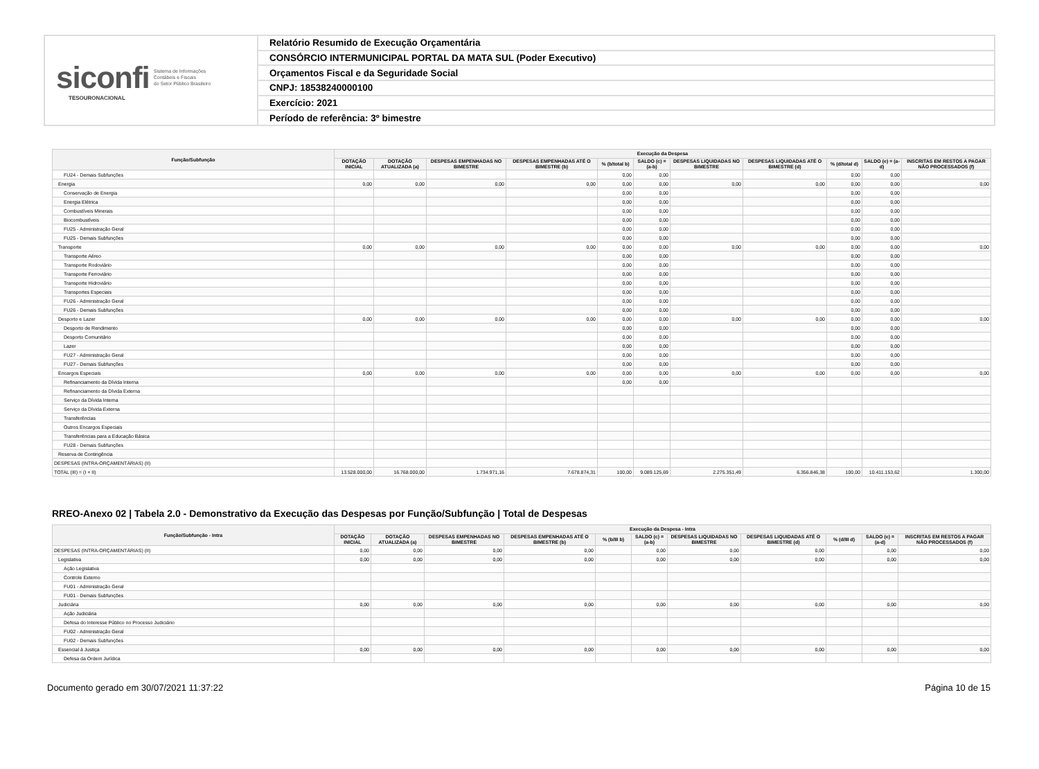siconfi Sistema de Informações
Contábeis e Fiscais
do Setor Público Brasileiro
TESOURONACIONAL
Relatório Resumido de Execução Orçamentária
CONSÓRCIO INTERMUNICIPAL PORTAL DA MATA SUL (Poder Executivo)
Orçamentos Fiscal e da Seguridade Social
CNPJ: 18538240000100
Exercício: 2021
Período de referência: 3º bimestre
| Função/Subfunção | Execução da Despesa | | | | | | | | | | |
| --- | --- | --- | --- | --- | --- | --- | --- | --- | --- | --- | --- |
| | DOTAÇÃO INICIAL | DOTAÇÃO ATUALIZADA (a) | DESPESAS EMPENHADAS NO BIMESTRE | DESPESAS EMPENHADAS ATÉ O BIMESTRE (b) | % (b/total b) | SALDO (c) = (a-b) | DESPESAS LIQUIDADAS NO BIMESTRE | DESPESAS LIQUIDADAS ATÉ O BIMESTRE (d) | % (d/total d) | SALDO (e) = (a-d) | INSCRITAS EM RESTOS A PAGAR NÃO PROCESSADOS (f) |
| FU24 - Demais Subfunções | | | | | 0,00 | 0,00 | | | 0,00 | 0,00 | |
| Energia | 0,00 | 0,00 | 0,00 | 0,00 | 0,00 | 0,00 | 0,00 | 0,00 | 0,00 | 0,00 | 0,00 |
| Conservação de Energia | | | | | 0,00 | 0,00 | | | 0,00 | 0,00 | |
| Energia Elétrica | | | | | 0,00 | 0,00 | | | 0,00 | 0,00 | |
| Combustíveis Minerais | | | | | 0,00 | 0,00 | | | 0,00 | 0,00 | |
| Biocombustíveis | | | | | 0,00 | 0,00 | | | 0,00 | 0,00 | |
| FU25 - Administração Geral | | | | | 0,00 | 0,00 | | | 0,00 | 0,00 | |
| FU25 - Demais Subfunções | | | | | 0,00 | 0,00 | | | 0,00 | 0,00 | |
| Transporte | 0,00 | 0,00 | 0,00 | 0,00 | 0,00 | 0,00 | 0,00 | 0,00 | 0,00 | 0,00 | 0,00 |
| Transporte Aéreo | | | | | 0,00 | 0,00 | | | 0,00 | 0,00 | |
| Transporte Rodoviário | | | | | 0,00 | 0,00 | | | 0,00 | 0,00 | |
| Transporte Ferroviário | | | | | 0,00 | 0,00 | | | 0,00 | 0,00 | |
| Transporte Hidroviário | | | | | 0,00 | 0,00 | | | 0,00 | 0,00 | |
| Transportes Especiais | | | | | 0,00 | 0,00 | | | 0,00 | 0,00 | |
| FU26 - Administração Geral | | | | | 0,00 | 0,00 | | | 0,00 | 0,00 | |
| FU26 - Demais Subfunções | | | | | 0,00 | 0,00 | | | 0,00 | 0,00 | |
| Desporto e Lazer | 0,00 | 0,00 | 0,00 | 0,00 | 0,00 | 0,00 | 0,00 | 0,00 | 0,00 | 0,00 | 0,00 |
| Desporto de Rendimento | | | | | 0,00 | 0,00 | | | 0,00 | 0,00 | |
| Desporto Comunitário | | | | | 0,00 | 0,00 | | | 0,00 | 0,00 | |
| Lazer | | | | | 0,00 | 0,00 | | | 0,00 | 0,00 | |
| FU27 - Administração Geral | | | | | 0,00 | 0,00 | | | 0,00 | 0,00 | |
| FU27 - Demais Subfunções | | | | | 0,00 | 0,00 | | | 0,00 | 0,00 | |
| Encargos Especiais | 0,00 | 0,00 | 0,00 | 0,00 | 0,00 | 0,00 | 0,00 | 0,00 | 0,00 | 0,00 | 0,00 |
| Refinanciamento da Dívida Interna | | | | | 0,00 | 0,00 | | | | | |
| Refinanciamento da Dívida Externa | | | | | | | | | | | |
| Serviço da Dívida Interna | | | | | | | | | | | |
| Serviço da Dívida Externa | | | | | | | | | | | |
| Transferências | | | | | | | | | | | |
| Outros Encargos Especiais | | | | | | | | | | | |
| Transferências para a Educação Básica | | | | | | | | | | | |
| FU28 - Demais Subfunções | | | | | | | | | | | |
| Reserva de Contingência | | | | | | | | | | | |
| DESPESAS (INTRA-ORÇAMENTÁRIAS) (II) | | | | | | | | | | | |
| TOTAL (III) = (I + II) | 13.528.000,00 | 16.768.000,00 | 1.734.971,16 | 7.678.874,31 | 100,00 | 9.089.125,69 | 2.275.351,49 | 6.356.846,38 | 100,00 | 10.411.153,62 | 1.300,00 |
RREO-Anexo 02 | Tabela 2.0 - Demonstrativo da Execução das Despesas por Função/Subfunção | Total de Despesas
| Função/Subfunção - Intra | Execução da Despesa - Intra | | | | | | | | | | |
| --- | --- | --- | --- | --- | --- | --- | --- | --- | --- | --- | --- |
| | DOTAÇÃO INICIAL | DOTAÇÃO ATUALIZADA (a) | DESPESAS EMPENHADAS NO BIMESTRE | DESPESAS EMPENHADAS ATÉ O BIMESTRE (b) | % (b/III b) | SALDO (c) = (a-b) | DESPESAS LIQUIDADAS NO BIMESTRE | DESPESAS LIQUIDADAS ATÉ O BIMESTRE (d) | % (d/III d) | SALDO (e) = (a-d) | INSCRITAS EM RESTOS A PAGAR NÃO PROCESSADOS (f) |
| DESPESAS (INTRA-ORÇAMENTÁRIAS) (II) | 0,00 | 0,00 | 0,00 | 0,00 | | 0,00 | 0,00 | 0,00 | | 0,00 | 0,00 |
| Legislativa | 0,00 | 0,00 | 0,00 | 0,00 | | 0,00 | 0,00 | 0,00 | | 0,00 | 0,00 |
| Ação Legislativa | | | | | | | | | | | |
| Controle Externo | | | | | | | | | | | |
| FU01 - Administração Geral | | | | | | | | | | | |
| FU01 - Demais Subfunções | | | | | | | | | | | |
| Judiciária | 0,00 | 0,00 | 0,00 | 0,00 | | 0,00 | 0,00 | 0,00 | | 0,00 | 0,00 |
| Ação Judiciária | | | | | | | | | | | |
| Defesa do Interesse Público no Processo Judiciário | | | | | | | | | | | |
| FU02 - Administração Geral | | | | | | | | | | | |
| FU02 - Demais Subfunções | | | | | | | | | | | |
| Essencial à Justiça | 0,00 | 0,00 | 0,00 | 0,00 | | 0,00 | 0,00 | 0,00 | | 0,00 | 0,00 |
| Defesa da Ordem Jurídica | | | | | | | | | | | |
Documento gerado em 30/07/2021 11:37:22 Página 10 de 15